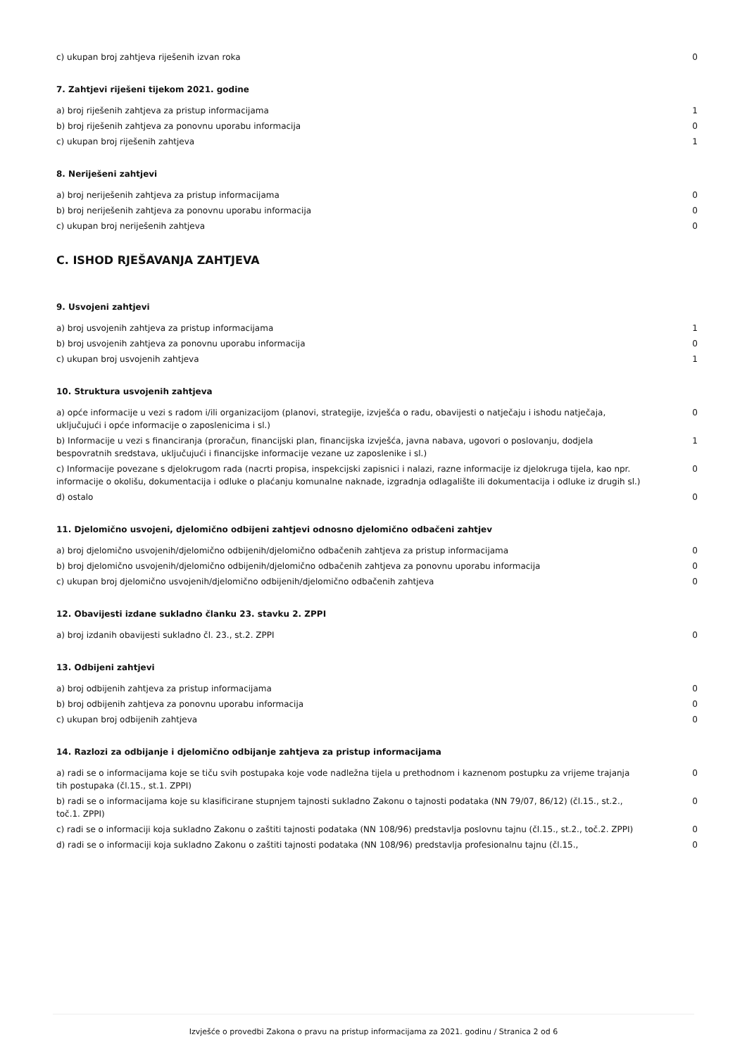| c) ukupan broj zahtjeva riješenih izvan roka | 0 |
7. Zahtjevi riješeni tijekom 2021. godine
| a) broj riješenih zahtjeva za pristup informacijama | 1 |
| b) broj riješenih zahtjeva za ponovnu uporabu informacija | 0 |
| c) ukupan broj riješenih zahtjeva | 1 |
8. Neriješeni zahtjevi
| a) broj neriješenih zahtjeva za pristup informacijama | 0 |
| b) broj neriješenih zahtjeva za ponovnu uporabu informacija | 0 |
| c) ukupan broj neriješenih zahtjeva | 0 |
C. ISHOD RJEŠAVANJA ZAHTJEVA
9. Usvojeni zahtjevi
| a) broj usvojenih zahtjeva za pristup informacijama | 1 |
| b) broj usvojenih zahtjeva za ponovnu uporabu informacija | 0 |
| c) ukupan broj usvojenih zahtjeva | 1 |
10. Struktura usvojenih zahtjeva
| a) opće informacije u vezi s radom i/ili organizacijom (planovi, strategije, izvješća o radu, obavijesti o natječaju i ishodu natječaja, uključujući i opće informacije o zaposlenicima i sl.) | 0 |
| b) Informacije u vezi s financiranja (proračun, financijski plan, financijska izvješća, javna nabava, ugovori o poslovanju, dodjela bespovratnih sredstava, uključujući i financijske informacije vezane uz zaposlenike i sl.) | 1 |
| c) Informacije povezane s djelokrugom rada (nacrti propisa, inspekcijski zapisnici i nalazi, razne informacije iz djelokruga tijela, kao npr. informacije o okolišu, dokumentacija i odluke o plaćanju komunalne naknade, izgradnja odlagalište ili dokumentacija i odluke iz drugih sl.) | 0 |
| d) ostalo | 0 |
11. Djelomično usvojeni, djelomično odbijeni zahtjevi odnosno djelomično odbačeni zahtjev
| a) broj djelomično usvojenih/djelomično odbijenih/djelomično odbačenih zahtjeva za pristup informacijama | 0 |
| b) broj djelomično usvojenih/djelomično odbijenih/djelomično odbačenih zahtjeva za ponovnu uporabu informacija | 0 |
| c) ukupan broj djelomično usvojenih/djelomično odbijenih/djelomično odbačenih zahtjeva | 0 |
12. Obavijesti izdane sukladno članku 23. stavku 2. ZPPI
| a) broj izdanih obavijesti sukladno čl. 23., st.2. ZPPI | 0 |
13. Odbijeni zahtjevi
| a) broj odbijenih zahtjeva za pristup informacijama | 0 |
| b) broj odbijenih zahtjeva za ponovnu uporabu informacija | 0 |
| c) ukupan broj odbijenih zahtjeva | 0 |
14. Razlozi za odbijanje i djelomično odbijanje zahtjeva za pristup informacijama
| a) radi se o informacijama koje se tiču svih postupaka koje vode nadležna tijela u prethodnom i kaznenom postupku za vrijeme trajanja tih postupaka (čl.15., st.1. ZPPI) | 0 |
| b) radi se o informacijama koje su klasificirane stupnjem tajnosti sukladno Zakonu o tajnosti podataka (NN 79/07, 86/12) (čl.15., st.2., toč.1. ZPPI) | 0 |
| c) radi se o informaciji koja sukladno Zakonu o zaštiti tajnosti podataka (NN 108/96) predstavlja poslovnu tajnu (čl.15., st.2., toč.2. ZPPI) | 0 |
| d) radi se o informaciji koja sukladno Zakonu o zaštiti tajnosti podataka (NN 108/96) predstavlja profesionalnu tajnu (čl.15., | 0 |
Izvješće o provedbi Zakona o pravu na pristup informacijama za 2021. godinu / Stranica 2 od 6